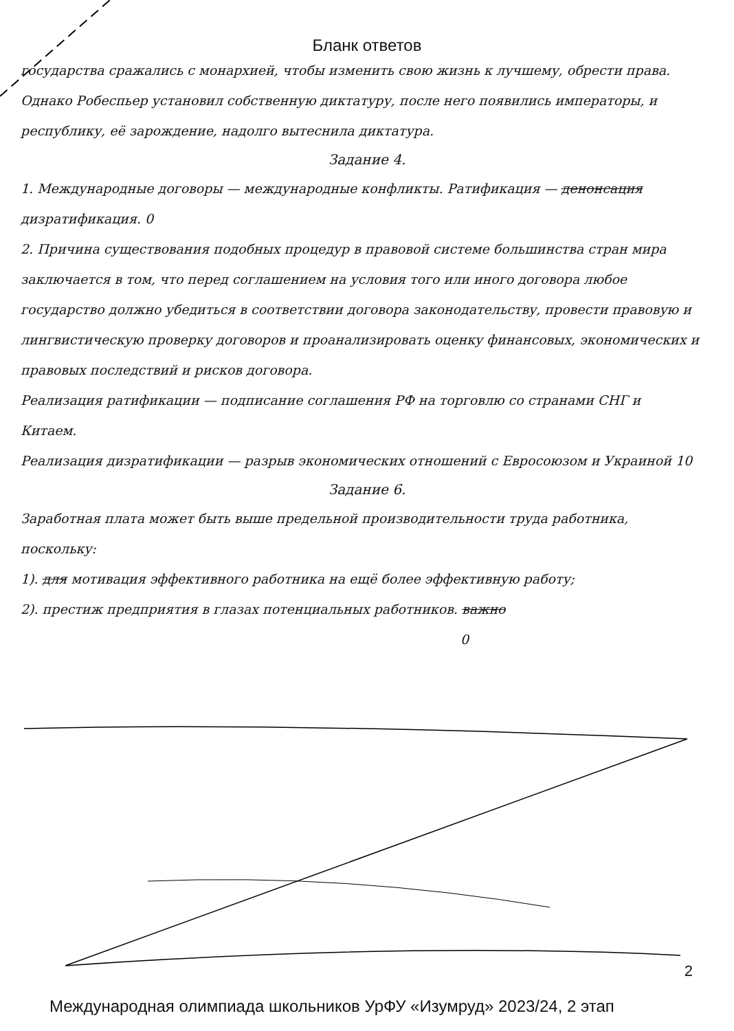Бланк ответов
государства сражались с монархией, чтобы изменить свою жизнь к лучшему, обрести права. Однако Робеспьер установил собственную диктатуру, после него появились императоры, и республику, её зарождение, надолго вытеснила диктатура.
Задание 4.
1. Международные договоры — международные конфликты. Ратификация — денонсация дизратификация. 0
2. Причина существования подобных процедур в правовой системе большинства стран мира заключается в том, что перед соглашением на условия того или иного договора любое государство должно убедиться в соответствии договора законодательству, провести правовую и лингвистическую проверку договоров и проанализировать оценку финансовых, экономических и правовых последствий и рисков договора.
Реализация ратификации — подписание соглашения РФ на торговлю со странами СНГ и Китаем.
Реализация дизратификации — разрыв экономических отношений с Евросоюзом и Украиной 10
Задание 6.
Заработная плата может быть выше предельной производительности труда работника, поскольку:
1). для мотивация эффективного работника на ещё более эффективную работу;
2). престиж предприятия в глазах потенциальных работников. важно
0
2
Международная олимпиада школьников УрФУ «Изумруд» 2023/24, 2 этап